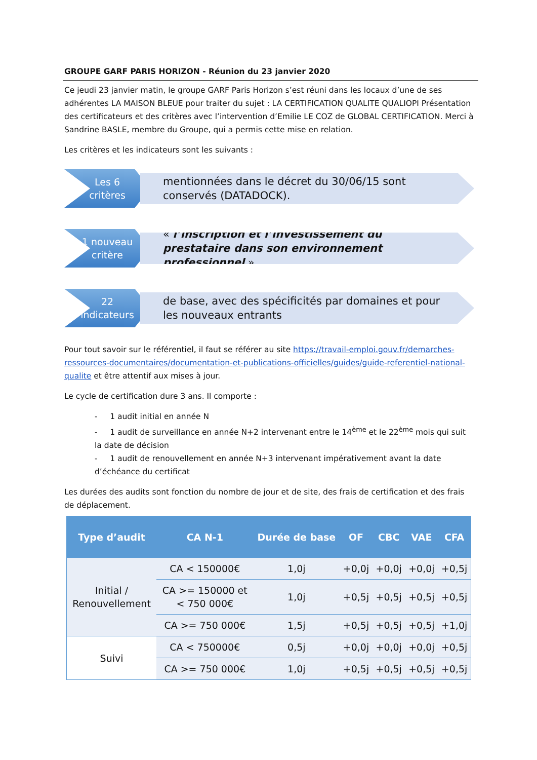GROUPE GARF PARIS HORIZON - Réunion du 23 janvier 2020
Ce jeudi 23 janvier matin, le groupe GARF Paris Horizon s’est réuni dans les locaux d’une de ses adhérentes LA MAISON BLEUE pour traiter du sujet : LA CERTIFICATION QUALITE QUALIOPI Présentation des certificateurs et des critères avec l’intervention d’Emilie LE COZ de GLOBAL CERTIFICATION. Merci à Sandrine BASLE, membre du Groupe, qui a permis cette mise en relation.
Les critères et les indicateurs sont les suivants :
Les 6
critères
mentionnées dans le décret du 30/06/15 sont conservés (DATADOCK).
1 nouveau
critère
« l’inscription et l’investissement du prestataire dans son environnement professionnel ».
22
indicateurs
de base, avec des spécificités par domaines et pour les nouveaux entrants
Pour tout savoir sur le référentiel, il faut se référer au site https://travail-emploi.gouv.fr/demarches-ressources-documentaires/documentation-et-publications-officielles/guides/guide-referentiel-national-qualite et être attentif aux mises à jour.
Le cycle de certification dure 3 ans. Il comporte :
- 1 audit initial en année N
- 1 audit de surveillance en année N+2 intervenant entre le 14<sup>ème</sup> et le 22<sup>ème</sup> mois qui suit la date de décision
- 1 audit de renouvellement en année N+3 intervenant impérativement avant la date d’échéance du certificat
Les durées des audits sont fonction du nombre de jour et de site, des frais de certification et des frais de déplacement.
| Type d’audit | CA N-1 | Durée de base | OF | CBC | VAE | CFA |
| --- | --- | --- | --- | --- | --- | --- |
| Initial / Renouvellement | CA < 150000€ | 1,0j | +0,0j | +0,0j | +0,0j | +0,5j |
| | CA >= 150000 et < 750 000€ | 1,0j | +0,5j | +0,5j | +0,5j | +0,5j |
| | CA >= 750 000€ | 1,5j | +0,5j | +0,5j | +0,5j | +1,0j |
| Suivi | CA < 750000€ | 0,5j | +0,0j | +0,0j | +0,0j | +0,5j |
| | CA >= 750 000€ | 1,0j | +0,5j | +0,5j | +0,5j | +0,5j |